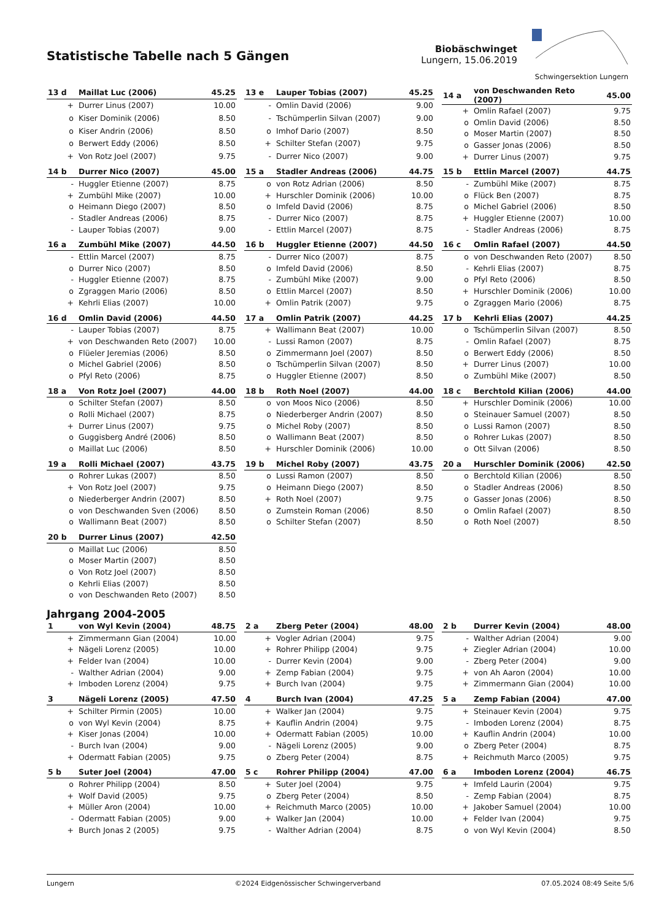Statistische Tabelle nach 5 Gängen
Biobäschwinget
Lungern, 15.06.2019
Schwingersektion Lungern
| 13 d | Maillat Luc (2006) | 45.25 |
| --- | --- | --- |
| + | Durrer Linus (2007) | 10.00 |
| o | Kiser Dominik (2006) | 8.50 |
| o | Kiser Andrin (2006) | 8.50 |
| o | Berwert Eddy (2006) | 8.50 |
| + | Von Rotz Joel (2007) | 9.75 |
| 13 e | Lauper Tobias (2007) | 45.25 |
| --- | --- | --- |
| - | Omlin David (2006) | 9.00 |
| - | Tschümperlin Silvan (2007) | 9.00 |
| o | Imhof Dario (2007) | 8.50 |
| + | Schilter Stefan (2007) | 9.75 |
| - | Durrer Nico (2007) | 9.00 |
| 14 a | von Deschwanden Reto (2007) | 45.00 |
| --- | --- | --- |
| + | Omlin Rafael (2007) | 9.75 |
| o | Omlin David (2006) | 8.50 |
| o | Moser Martin (2007) | 8.50 |
| o | Gasser Jonas (2006) | 8.50 |
| + | Durrer Linus (2007) | 9.75 |
| 14 b | Durrer Nico (2007) | 45.00 |
| --- | --- | --- |
| - | Huggler Etienne (2007) | 8.75 |
| + | Zumbühl Mike (2007) | 10.00 |
| o | Heimann Diego (2007) | 8.50 |
| - | Stadler Andreas (2006) | 8.75 |
| - | Lauper Tobias (2007) | 9.00 |
| 15 a | Stadler Andreas (2006) | 44.75 |
| --- | --- | --- |
| o | von Rotz Adrian (2006) | 8.50 |
| + | Hurschler Dominik (2006) | 10.00 |
| o | Imfeld David (2006) | 8.75 |
| - | Durrer Nico (2007) | 8.75 |
| - | Ettlin Marcel (2007) | 8.75 |
| 15 b | Ettlin Marcel (2007) | 44.75 |
| --- | --- | --- |
| - | Zumbühl Mike (2007) | 8.75 |
| o | Flück Ben (2007) | 8.75 |
| o | Michel Gabriel (2006) | 8.50 |
| + | Huggler Etienne (2007) | 10.00 |
| - | Stadler Andreas (2006) | 8.75 |
| 16 a | Zumbühl Mike (2007) | 44.50 |
| --- | --- | --- |
| - | Ettlin Marcel (2007) | 8.75 |
| o | Durrer Nico (2007) | 8.50 |
| - | Huggler Etienne (2007) | 8.75 |
| o | Zgraggen Mario (2006) | 8.50 |
| + | Kehrli Elias (2007) | 10.00 |
| 16 b | Huggler Etienne (2007) | 44.50 |
| --- | --- | --- |
| - | Durrer Nico (2007) | 8.75 |
| o | Imfeld David (2006) | 8.50 |
| - | Zumbühl Mike (2007) | 9.00 |
| o | Ettlin Marcel (2007) | 8.50 |
| + | Omlin Patrik (2007) | 9.75 |
| 16 c | Omlin Rafael (2007) | 44.50 |
| --- | --- | --- |
| o | von Deschwanden Reto (2007) | 8.50 |
| - | Kehrli Elias (2007) | 8.75 |
| o | Pfyl Reto (2006) | 8.50 |
| + | Hurschler Dominik (2006) | 10.00 |
| o | Zgraggen Mario (2006) | 8.75 |
| 16 d | Omlin David (2006) | 44.50 |
| --- | --- | --- |
| - | Lauper Tobias (2007) | 8.75 |
| + | von Deschwanden Reto (2007) | 10.00 |
| o | Flüeler Jeremias (2006) | 8.50 |
| o | Michel Gabriel (2006) | 8.50 |
| o | Pfyl Reto (2006) | 8.75 |
| 17 a | Omlin Patrik (2007) | 44.25 |
| --- | --- | --- |
| + | Wallimann Beat (2007) | 10.00 |
| - | Lussi Ramon (2007) | 8.75 |
| o | Zimmermann Joel (2007) | 8.50 |
| o | Tschümperlin Silvan (2007) | 8.50 |
| o | Huggler Etienne (2007) | 8.50 |
| 17 b | Kehrli Elias (2007) | 44.25 |
| --- | --- | --- |
| o | Tschümperlin Silvan (2007) | 8.50 |
| - | Omlin Rafael (2007) | 8.75 |
| o | Berwert Eddy (2006) | 8.50 |
| + | Durrer Linus (2007) | 10.00 |
| o | Zumbühl Mike (2007) | 8.50 |
| 18 a | Von Rotz Joel (2007) | 44.00 |
| --- | --- | --- |
| o | Schilter Stefan (2007) | 8.50 |
| o | Rolli Michael (2007) | 8.75 |
| + | Durrer Linus (2007) | 9.75 |
| o | Guggisberg André (2006) | 8.50 |
| o | Maillat Luc (2006) | 8.50 |
| 18 b | Roth Noel (2007) | 44.00 |
| --- | --- | --- |
| o | von Moos Nico (2006) | 8.50 |
| o | Niederberger Andrin (2007) | 8.50 |
| o | Michel Roby (2007) | 8.50 |
| o | Wallimann Beat (2007) | 8.50 |
| + | Hurschler Dominik (2006) | 10.00 |
| 18 c | Berchtold Kilian (2006) | 44.00 |
| --- | --- | --- |
| + | Hurschler Dominik (2006) | 10.00 |
| o | Steinauer Samuel (2007) | 8.50 |
| o | Lussi Ramon (2007) | 8.50 |
| o | Rohrer Lukas (2007) | 8.50 |
| o | Ott Silvan (2006) | 8.50 |
| 19 a | Rolli Michael (2007) | 43.75 |
| --- | --- | --- |
| o | Rohrer Lukas (2007) | 8.50 |
| + | Von Rotz Joel (2007) | 9.75 |
| o | Niederberger Andrin (2007) | 8.50 |
| o | von Deschwanden Sven (2006) | 8.50 |
| o | Wallimann Beat (2007) | 8.50 |
| 19 b | Michel Roby (2007) | 43.75 |
| --- | --- | --- |
| o | Lussi Ramon (2007) | 8.50 |
| o | Heimann Diego (2007) | 8.50 |
| + | Roth Noel (2007) | 9.75 |
| o | Zumstein Roman (2006) | 8.50 |
| o | Schilter Stefan (2007) | 8.50 |
| 20 a | Hurschler Dominik (2006) | 42.50 |
| --- | --- | --- |
| o | Berchtold Kilian (2006) | 8.50 |
| o | Stadler Andreas (2006) | 8.50 |
| o | Gasser Jonas (2006) | 8.50 |
| o | Omlin Rafael (2007) | 8.50 |
| o | Roth Noel (2007) | 8.50 |
| 20 b | Durrer Linus (2007) | 42.50 |
| --- | --- | --- |
| o | Maillat Luc (2006) | 8.50 |
| o | Moser Martin (2007) | 8.50 |
| o | Von Rotz Joel (2007) | 8.50 |
| o | Kehrli Elias (2007) | 8.50 |
| o | von Deschwanden Reto (2007) | 8.50 |
Jahrgang 2004-2005
| 1 | von Wyl Kevin (2004) | 48.75 |
| --- | --- | --- |
| + | Zimmermann Gian (2004) | 10.00 |
| + | Nägeli Lorenz (2005) | 10.00 |
| + | Felder Ivan (2004) | 10.00 |
| - | Walther Adrian (2004) | 9.00 |
| + | Imboden Lorenz (2004) | 9.75 |
| 2 a | Zberg Peter (2004) | 48.00 |
| --- | --- | --- |
| + | Vogler Adrian (2004) | 9.75 |
| + | Rohrer Philipp (2004) | 9.75 |
| - | Durrer Kevin (2004) | 9.00 |
| + | Zemp Fabian (2004) | 9.75 |
| + | Burch Ivan (2004) | 9.75 |
| 2 b | Durrer Kevin (2004) | 48.00 |
| --- | --- | --- |
| - | Walther Adrian (2004) | 9.00 |
| + | Ziegler Adrian (2004) | 10.00 |
| - | Zberg Peter (2004) | 9.00 |
| + | von Ah Aaron (2004) | 10.00 |
| + | Zimmermann Gian (2004) | 10.00 |
| 3 | Nägeli Lorenz (2005) | 47.50 |
| --- | --- | --- |
| + | Schilter Pirmin (2005) | 10.00 |
| o | von Wyl Kevin (2004) | 8.75 |
| + | Kiser Jonas (2004) | 10.00 |
| - | Burch Ivan (2004) | 9.00 |
| + | Odermatt Fabian (2005) | 9.75 |
| 4 | Burch Ivan (2004) | 47.25 |
| --- | --- | --- |
| + | Walker Jan (2004) | 9.75 |
| + | Kauflin Andrin (2004) | 9.75 |
| + | Odermatt Fabian (2005) | 10.00 |
| - | Nägeli Lorenz (2005) | 9.00 |
| o | Zberg Peter (2004) | 8.75 |
| 5 a | Zemp Fabian (2004) | 47.00 |
| --- | --- | --- |
| + | Steinauer Kevin (2004) | 9.75 |
| - | Imboden Lorenz (2004) | 8.75 |
| + | Kauflin Andrin (2004) | 10.00 |
| o | Zberg Peter (2004) | 8.75 |
| + | Reichmuth Marco (2005) | 9.75 |
| 5 b | Suter Joel (2004) | 47.00 |
| --- | --- | --- |
| o | Rohrer Philipp (2004) | 8.50 |
| + | Wolf David (2005) | 9.75 |
| + | Müller Aron (2004) | 10.00 |
| - | Odermatt Fabian (2005) | 9.00 |
| + | Burch Jonas 2 (2005) | 9.75 |
| 5 c | Rohrer Philipp (2004) | 47.00 |
| --- | --- | --- |
| + | Suter Joel (2004) | 9.75 |
| o | Zberg Peter (2004) | 8.50 |
| + | Reichmuth Marco (2005) | 10.00 |
| + | Walker Jan (2004) | 10.00 |
| - | Walther Adrian (2004) | 8.75 |
| 6 a | Imboden Lorenz (2004) | 46.75 |
| --- | --- | --- |
| + | Imfeld Laurin (2004) | 9.75 |
| - | Zemp Fabian (2004) | 8.75 |
| + | Jakober Samuel (2004) | 10.00 |
| + | Felder Ivan (2004) | 9.75 |
| o | von Wyl Kevin (2004) | 8.50 |
Lungern ©2024 Eidgenössischer Schwingerverband 07.05.2024 08:49 Seite 5/6